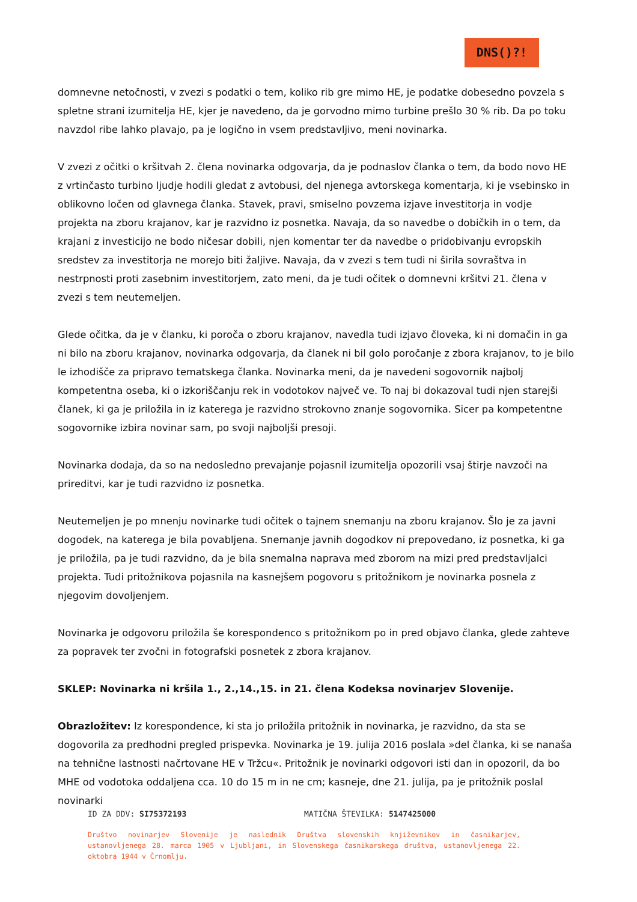DNS()?!
domnevne netočnosti, v zvezi s podatki o tem, koliko rib gre mimo HE, je podatke dobesedno povzela s spletne strani izumitelja HE, kjer je navedeno, da je gorvodno mimo turbine prešlo 30 % rib. Da po toku navzdol ribe lahko plavajo, pa je logično in vsem predstavljivo, meni novinarka.
V zvezi z očitki o kršitvah 2. člena novinarka odgovarja, da je podnaslov članka o tem, da bodo novo HE z vrtinčasto turbino ljudje hodili gledat z avtobusi, del njenega avtorskega komentarja, ki je vsebinsko in oblikovno ločen od glavnega članka. Stavek, pravi, smiselno povzema izjave investitorja in vodje projekta na zboru krajanov, kar je razvidno iz posnetka. Navaja, da so navedbe o dobičkih in o tem, da krajani z investicijo ne bodo ničesar dobili, njen komentar ter da navedbe o pridobivanju evropskih sredstev za investitorja ne morejo biti žaljive. Navaja, da v zvezi s tem tudi ni širila sovraštva in nestrpnosti proti zasebnim investitorjem, zato meni, da je tudi očitek o domnevni kršitvi 21. člena v zvezi s tem neutemeljen.
Glede očitka, da je v članku, ki poroča o zboru krajanov, navedla tudi izjavo človeka, ki ni domačin in ga ni bilo na zboru krajanov, novinarka odgovarja, da članek ni bil golo poročanje z zbora krajanov, to je bilo le izhodišče za pripravo tematskega članka. Novinarka meni, da je navedeni sogovornik najbolj kompetentna oseba, ki o izkoriščanju rek in vodotokov največ ve. To naj bi dokazoval tudi njen starejši članek, ki ga je priložila in iz katerega je razvidno strokovno znanje sogovornika. Sicer pa kompetentne sogovornike izbira novinar sam, po svoji najboljši presoji.
Novinarka dodaja, da so na nedosledno prevajanje pojasnil izumitelja opozorili vsaj štirje navzoči na prireditvi, kar je tudi razvidno iz posnetka.
Neutemeljen je po mnenju novinarke tudi očitek o tajnem snemanju na zboru krajanov. Šlo je za javni dogodek, na katerega je bila povabljena. Snemanje javnih dogodkov ni prepovedano, iz posnetka, ki ga je priložila, pa je tudi razvidno, da je bila snemalna naprava med zborom na mizi pred predstavljalci projekta. Tudi pritožnikova pojasnila na kasnejšem pogovoru s pritožnikom je novinarka posnela z njegovim dovoljenjem.
Novinarka je odgovoru priložila še korespondenco s pritožnikom po in pred objavo članka, glede zahteve za popravek ter zvočni in fotografski posnetek z zbora krajanov.
SKLEP: Novinarka ni kršila 1., 2.,14.,15. in 21. člena Kodeksa novinarjev Slovenije.
Obrazložitev: Iz korespondence, ki sta jo priložila pritožnik in novinarka, je razvidno, da sta se dogovorila za predhodni pregled prispevka. Novinarka je 19. julija 2016 poslala »del članka, ki se nanaša na tehnične lastnosti načrtovane HE v Tržcu«. Pritožnik je novinarki odgovori isti dan in opozoril, da bo MHE od vodotoka oddaljena cca. 10 do 15 m in ne cm; kasneje, dne 21. julija, pa je pritožnik poslal novinarki
ID ZA DDV: SI75372193 MATIČNA ŠTEVILKA: 5147425000
Društvo novinarjev Slovenije je naslednik Društva slovenskih književnikov in časnikarjev, ustanovljenega 28. marca 1905 v Ljubljani, in Slovenskega časnikarskega društva, ustanovljenega 22. oktobra 1944 v Črnomlju.